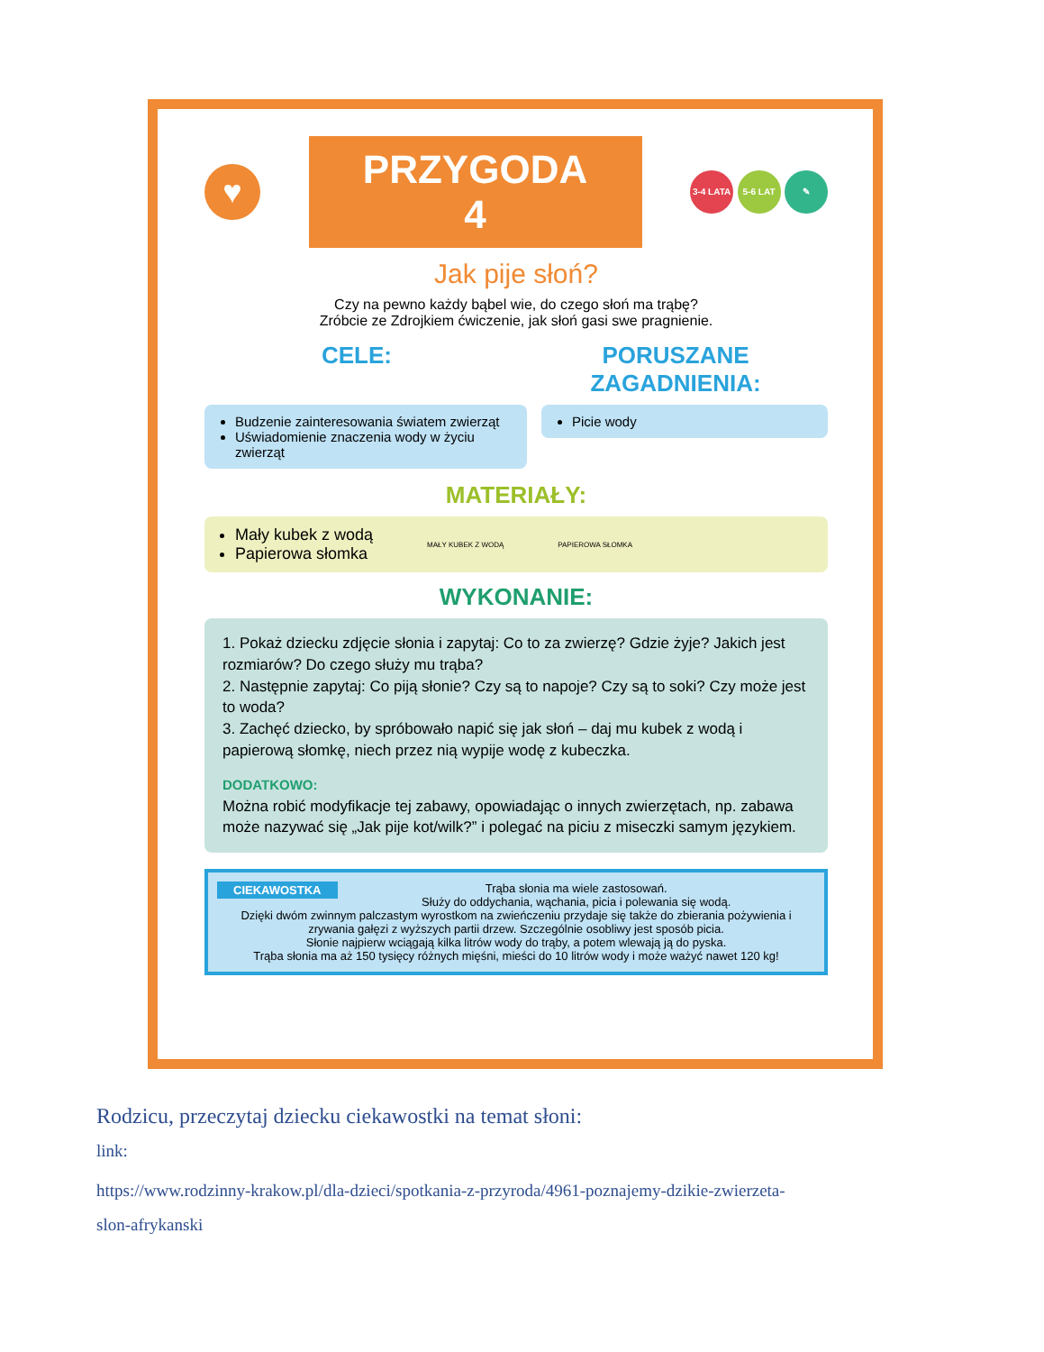♥
PRZYGODA 4
3-4 LATA 5-6 LAT ✎
Jak pije słoń?
Czy na pewno każdy bąbel wie, do czego słoń ma trąbę?
Zróbcie ze Zdrojkiem ćwiczenie, jak słoń gasi swe pragnienie.
CELE: PORUSZANE ZAGADNIENIA:
Budzenie zainteresowania światem zwierząt
Uświadomienie znaczenia wody w życiu zwierząt
Picie wody
MATERIAŁY:
Mały kubek z wodą
Papierowa słomka
MAŁY KUBEK Z WODĄ PAPIEROWA SŁOMKA
WYKONANIE:
1. Pokaż dziecku zdjęcie słonia i zapytaj: Co to za zwierzę? Gdzie żyje? Jakich jest rozmiarów? Do czego służy mu trąba?
2. Następnie zapytaj: Co piją słonie? Czy są to napoje? Czy są to soki? Czy może jest to woda?
3. Zachęć dziecko, by spróbowało napić się jak słoń – daj mu kubek z wodą i papierową słomkę, niech przez nią wypije wodę z kubeczka.
DODATKOWO:
Można robić modyfikacje tej zabawy, opowiadając o innych zwierzętach, np. zabawa może nazywać się „Jak pije kot/wilk?” i polegać na piciu z miseczki samym językiem.
CIEKAWOSTKA Trąba słonia ma wiele zastosowań.
Służy do oddychania, wąchania, picia i polewania się wodą.
Dzięki dwóm zwinnym palczastym wyrostkom na zwieńczeniu przydaje się także do zbierania pożywienia i zrywania gałęzi z wyższych partii drzew. Szczególnie osobliwy jest sposób picia.
Słonie najpierw wciągają kilka litrów wody do trąby, a potem wlewają ją do pyska.
Trąba słonia ma aż 150 tysięcy różnych mięśni, mieści do 10 litrów wody i może ważyć nawet 120 kg!
Rodzicu, przeczytaj dziecku ciekawostki na temat słoni:
link:
https://www.rodzinny-krakow.pl/dla-dzieci/spotkania-z-przyroda/4961-poznajemy-dzikie-zwierzeta-
slon-afrykanski